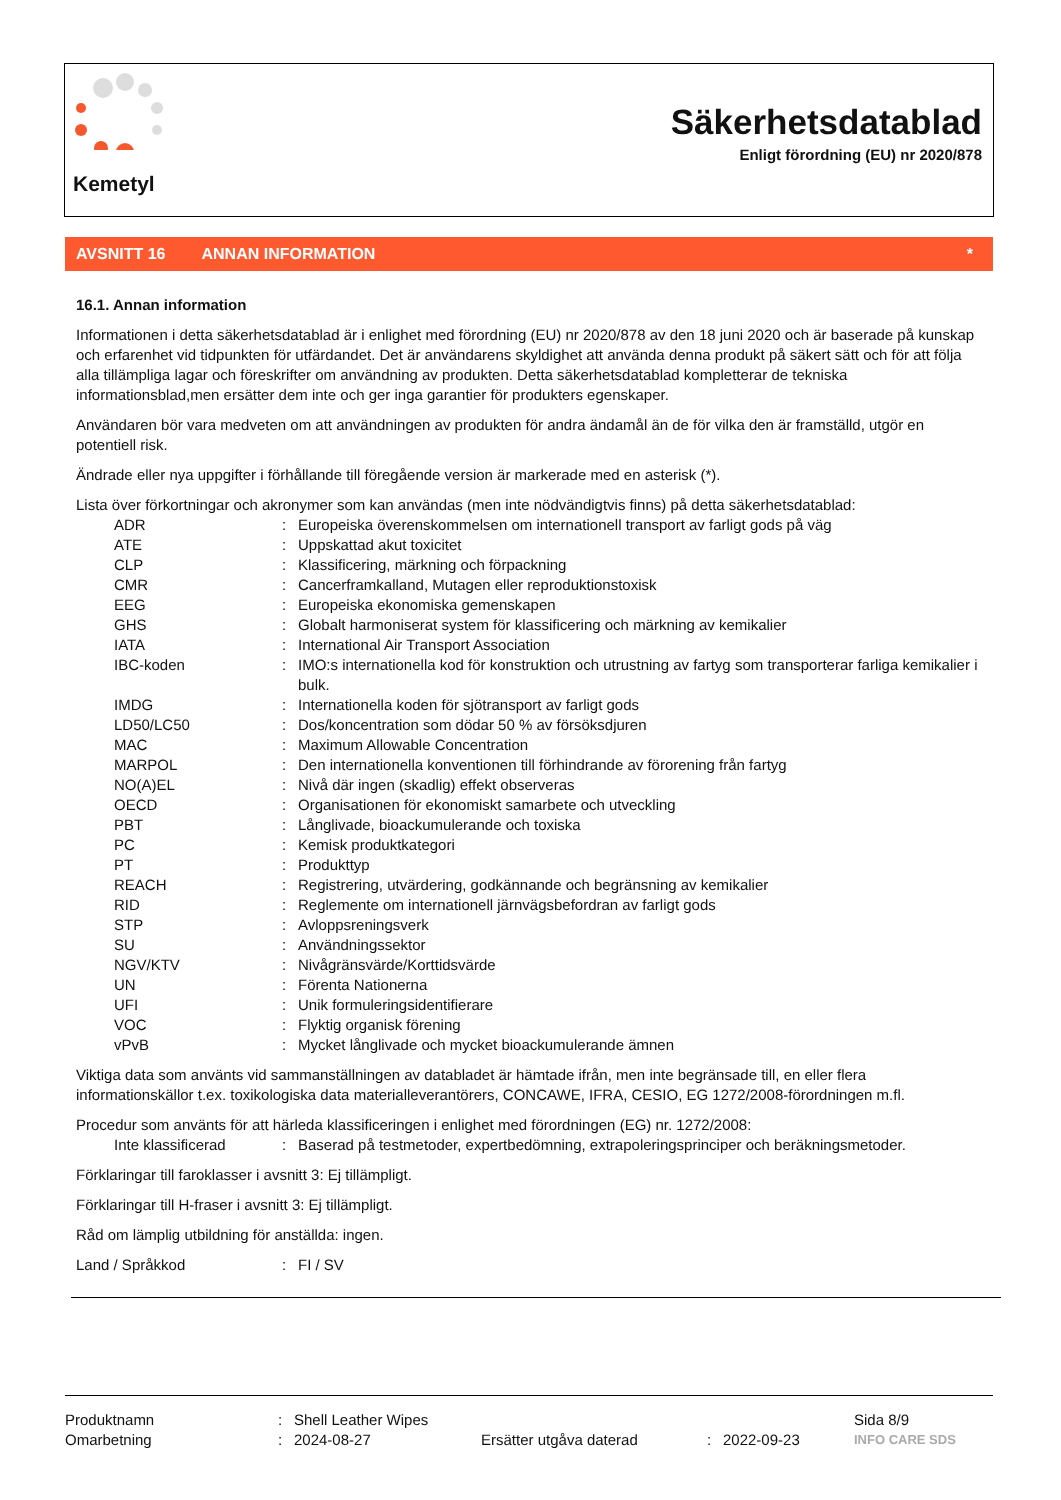Kemetyl
Säkerhetsdatablad
Enligt förordning (EU) nr 2020/878
AVSNITT 16 ANNAN INFORMATION *
16.1. Annan information
Informationen i detta säkerhetsdatablad är i enlighet med förordning (EU) nr 2020/878 av den 18 juni 2020 och är baserade på kunskap och erfarenhet vid tidpunkten för utfärdandet. Det är användarens skyldighet att använda denna produkt på säkert sätt och för att följa alla tillämpliga lagar och föreskrifter om användning av produkten. Detta säkerhetsdatablad kompletterar de tekniska informationsblad,men ersätter dem inte och ger inga garantier för produkters egenskaper.
Användaren bör vara medveten om att användningen av produkten för andra ändamål än de för vilka den är framställd, utgör en potentiell risk.
Ändrade eller nya uppgifter i förhållande till föregående version är markerade med en asterisk (*).
Lista över förkortningar och akronymer som kan användas (men inte nödvändigtvis finns) på detta säkerhetsdatablad:
ADR: Europeiska överenskommelsen om internationell transport av farligt gods på väg
ATE: Uppskattad akut toxicitet
CLP: Klassificering, märkning och förpackning
CMR: Cancerframkalland, Mutagen eller reproduktionstoxisk
EEG: Europeiska ekonomiska gemenskapen
GHS: Globalt harmoniserat system för klassificering och märkning av kemikalier
IATA: International Air Transport Association
IBC-koden: IMO:s internationella kod för konstruktion och utrustning av fartyg som transporterar farliga kemikalier i bulk.
IMDG: Internationella koden för sjötransport av farligt gods
LD50/LC50: Dos/koncentration som dödar 50 % av försöksdjuren
MAC: Maximum Allowable Concentration
MARPOL: Den internationella konventionen till förhindrande av förorening från fartyg
NO(A)EL: Nivå där ingen (skadlig) effekt observeras
OECD: Organisationen för ekonomiskt samarbete och utveckling
PBT: Långlivade, bioackumulerande och toxiska
PC: Kemisk produktkategori
PT: Produkttyp
REACH: Registrering, utvärdering, godkännande och begränsning av kemikalier
RID: Reglemente om internationell järnvägsbefordran av farligt gods
STP: Avloppsreningsverk
SU: Användningssektor
NGV/KTV: Nivågränsvärde/Korttidsvärde
UN: Förenta Nationerna
UFI: Unik formuleringsidentifierare
VOC: Flyktig organisk förening
vPvB: Mycket långlivade och mycket bioackumulerande ämnen
Viktiga data som använts vid sammanställningen av databladet är hämtade ifrån, men inte begränsade till, en eller flera informationskällor t.ex. toxikologiska data materialleverantörers, CONCAWE, IFRA, CESIO, EG 1272/2008-förordningen m.fl.
Procedur som använts för att härleda klassificeringen i enlighet med förordningen (EG) nr. 1272/2008:
Inte klassificerad: Baserad på testmetoder, expertbedömning, extrapoleringsprinciper och beräkningsmetoder.
Förklaringar till faroklasser i avsnitt 3: Ej tillämpligt.
Förklaringar till H-fraser i avsnitt 3: Ej tillämpligt.
Råd om lämplig utbildning för anställda: ingen.
Land / Språkkod: FI / SV
Produktnamn: Shell Leather Wipes Sida 8/9
Omarbetning: 2024-08-27 Ersätter utgåva daterad: 2022-09-23 INFO CARE SDS